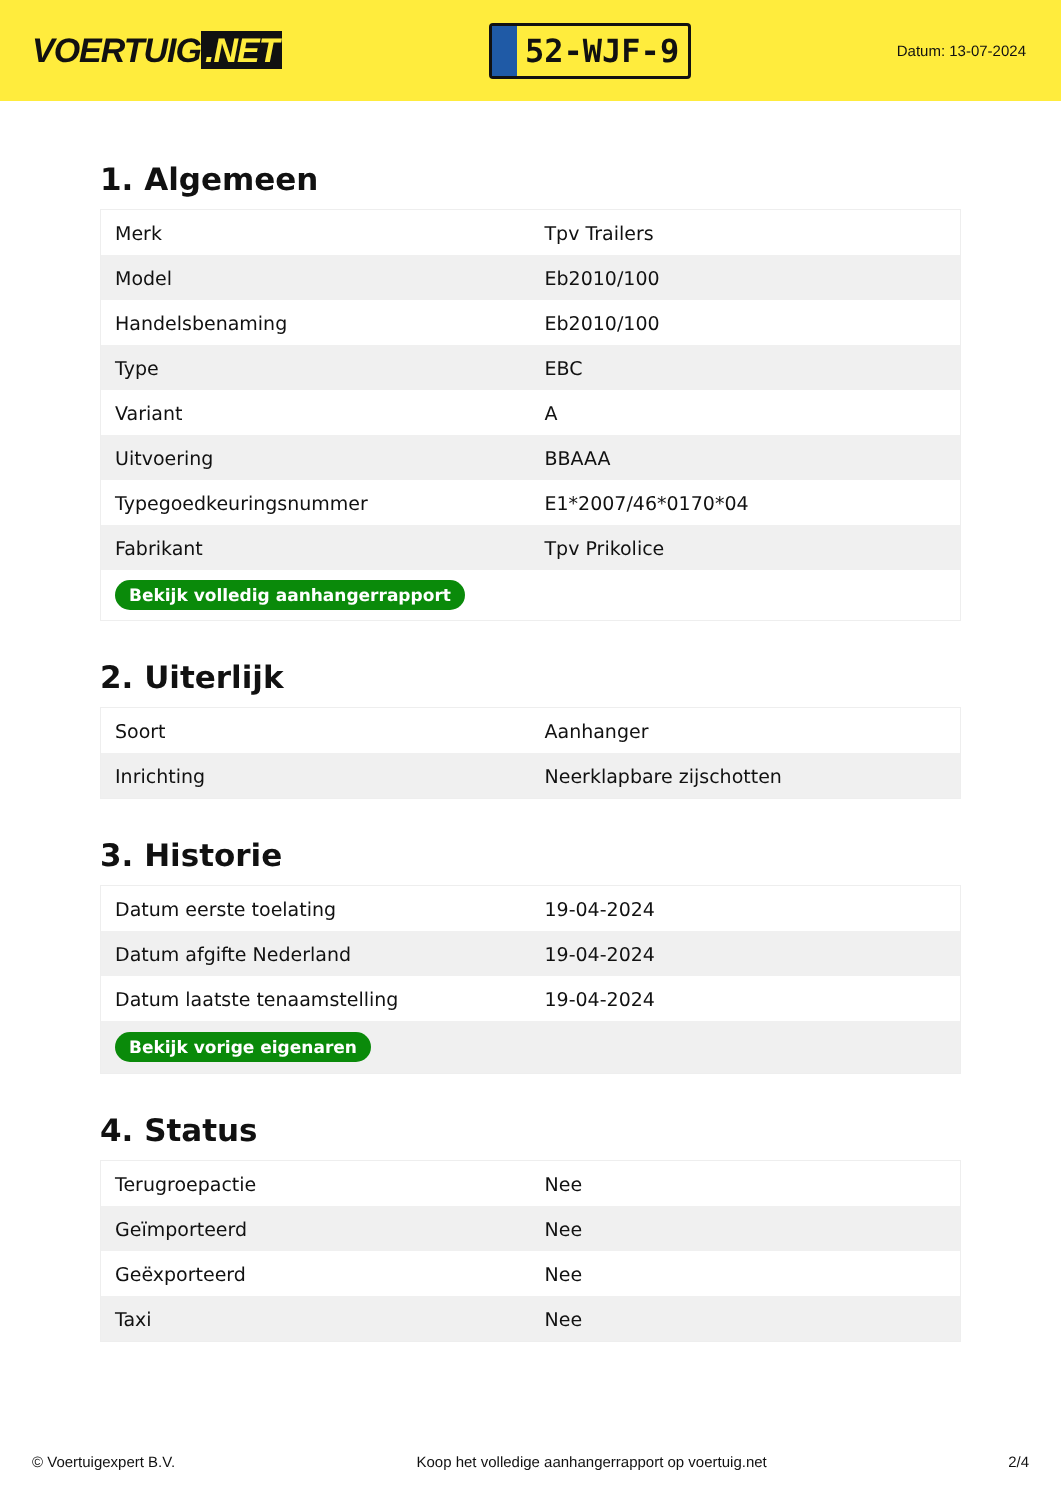VOERTUIG.NET
52-WJF-9
Datum: 13-07-2024
1. Algemeen
| Merk | Tpv Trailers |
| Model | Eb2010/100 |
| Handelsbenaming | Eb2010/100 |
| Type | EBC |
| Variant | A |
| Uitvoering | BBAAA |
| Typegoedkeuringsnummer | E1*2007/46*0170*04 |
| Fabrikant | Tpv Prikolice |
| Bekijk volledig aanhangerrapport | |
2. Uiterlijk
| Soort | Aanhanger |
| Inrichting | Neerklapbare zijschotten |
3. Historie
| Datum eerste toelating | 19-04-2024 |
| Datum afgifte Nederland | 19-04-2024 |
| Datum laatste tenaamstelling | 19-04-2024 |
| Bekijk vorige eigenaren | |
4. Status
| Terugroepactie | Nee |
| Geïmporteerd | Nee |
| Geëxporteerd | Nee |
| Taxi | Nee |
© Voertuigexpert B.V. Koop het volledige aanhangerrapport op voertuig.net 2/4